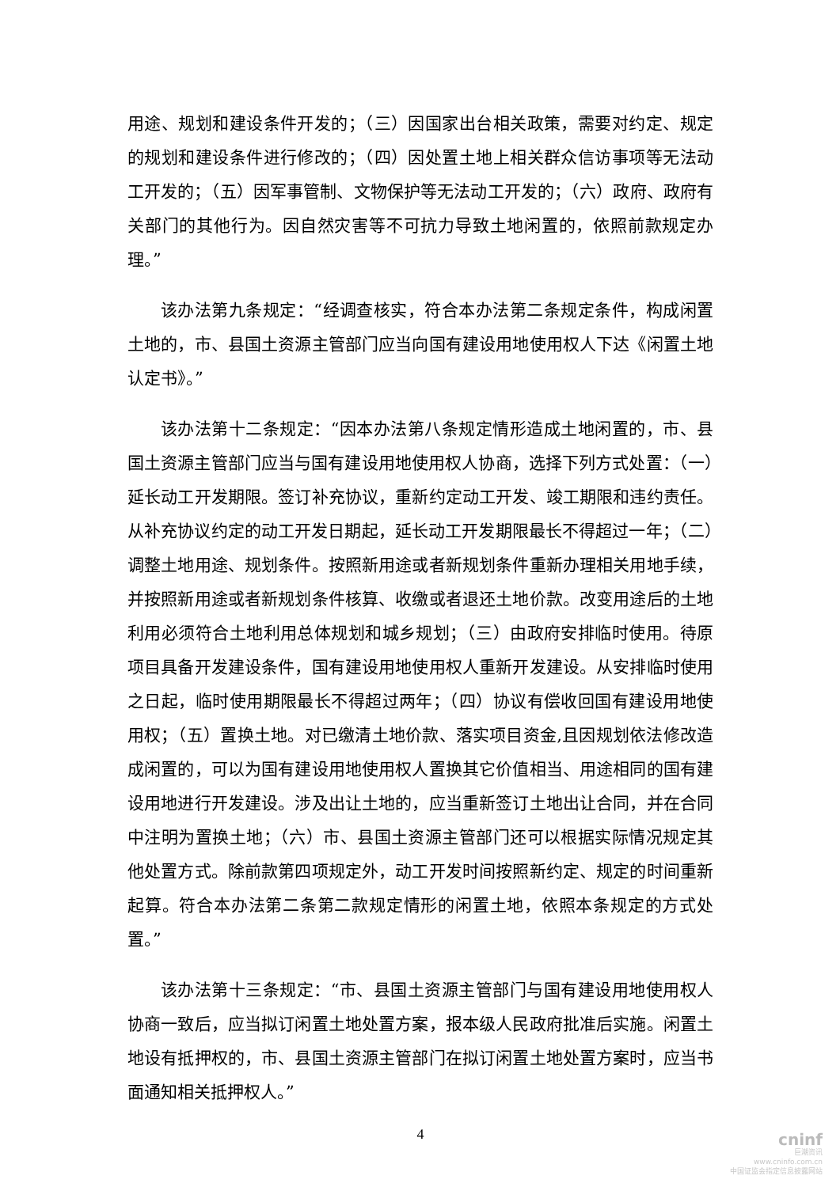用途、规划和建设条件开发的；（三）因国家出台相关政策，需要对约定、规定的规划和建设条件进行修改的；（四）因处置土地上相关群众信访事项等无法动工开发的；（五）因军事管制、文物保护等无法动工开发的；（六）政府、政府有关部门的其他行为。因自然灾害等不可抗力导致土地闲置的，依照前款规定办理。”
该办法第九条规定：“经调查核实，符合本办法第二条规定条件，构成闲置土地的，市、县国土资源主管部门应当向国有建设用地使用权人下达《闲置土地认定书》。”
该办法第十二条规定：“因本办法第八条规定情形造成土地闲置的，市、县国土资源主管部门应当与国有建设用地使用权人协商，选择下列方式处置：（一）延长动工开发期限。签订补充协议，重新约定动工开发、竣工期限和违约责任。从补充协议约定的动工开发日期起，延长动工开发期限最长不得超过一年；（二）调整土地用途、规划条件。按照新用途或者新规划条件重新办理相关用地手续，并按照新用途或者新规划条件核算、收缴或者退还土地价款。改变用途后的土地利用必须符合土地利用总体规划和城乡规划；（三）由政府安排临时使用。待原项目具备开发建设条件，国有建设用地使用权人重新开发建设。从安排临时使用之日起，临时使用期限最长不得超过两年；（四）协议有偿收回国有建设用地使用权；（五）置换土地。对已缴清土地价款、落实项目资金,且因规划依法修改造成闲置的，可以为国有建设用地使用权人置换其它价值相当、用途相同的国有建设用地进行开发建设。涉及出让土地的，应当重新签订土地出让合同，并在合同中注明为置换土地；（六）市、县国土资源主管部门还可以根据实际情况规定其他处置方式。除前款第四项规定外，动工开发时间按照新约定、规定的时间重新起算。符合本办法第二条第二款规定情形的闲置土地，依照本条规定的方式处置。”
该办法第十三条规定：“市、县国土资源主管部门与国有建设用地使用权人协商一致后，应当拟订闲置土地处置方案，报本级人民政府批准后实施。闲置土地设有抵押权的，市、县国土资源主管部门在拟订闲置土地处置方案时，应当书面通知相关抵押权人。”
4
cninf
巨潮资讯
www.cninfo.com.cn
中国证监会指定信息披露网站